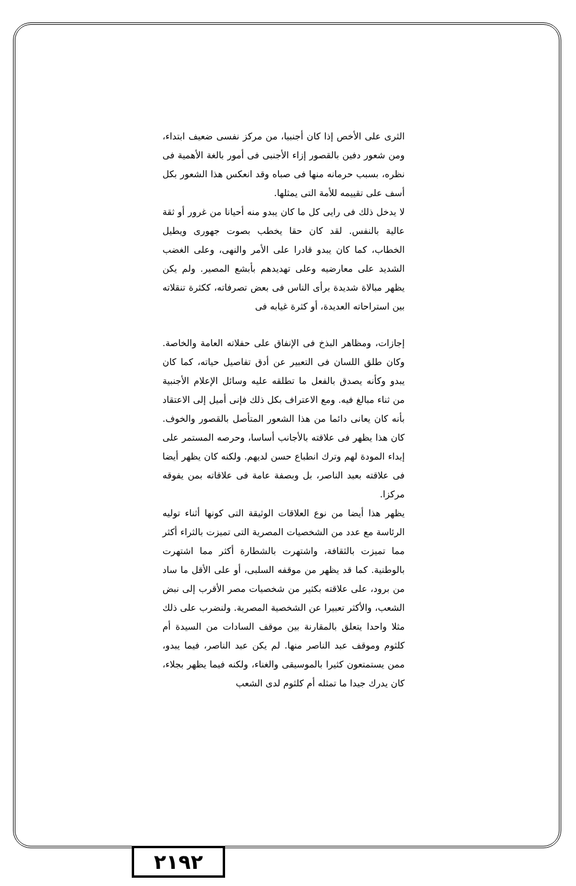الثرى على الأخص إذا كان أجنبيا، من مركز نفسى ضعيف ابتداء، ومن شعور دفين بالقصور إزاء الأجنبى فى أمور بالغة الأهمية فى نظره، بسبب حرمانه منها فى صباه وقد انعكس هذا الشعور بكل أسف على تقييمه للأمة التى يمثلها.
لا يدخل ذلك فى رايى كل ما كان يبدو منه أحيانا من غرور أو ثقة عالية بالنفس. لقد كان حقا يخطب بصوت جهورى ويطيل الخطاب، كما كان يبدو قادرا على الأمر والنهى، وعلى الغضب الشديد على معارضيه وعلى تهديدهم بأبشع المصير. ولم يكن يظهر مبالاة شديدة برأى الناس فى بعض تصرفاته، ككثرة تنقلاته بين استراحاته العديدة، أو كثرة غيابه فى
إجازات، ومظاهر البذخ فى الإنفاق على حفلاته العامة والخاصة. وكان طلق اللسان فى التعبير عن أدق تفاصيل حياته، كما كان يبدو وكأنه يصدق بالفعل ما تطلقه عليه وسائل الإعلام الأجنبية من ثناء مبالغ فيه. ومع الاعتراف بكل ذلك فإنى أميل إلى الاعتقاد بأنه كان يعانى دائما من هذا الشعور المتأصل بالقصور والخوف. كان هذا يظهر فى علاقته بالأجانب أساسا، وحرصه المستمر على إبداء المودة لهم وترك انطباع حسن لديهم. ولكنه كان يظهر أيضا فى علاقته بعبد الناصر، بل وبصفة عامة فى علاقاته بمن يفوقه مركزا.
يظهر هذا أيضا من نوع العلاقات الوثيقة التى كونها أثناء توليه الرئاسة مع عدد من الشخصيات المصرية التى تميزت بالثراء أكثر مما تميزت بالثقافة، واشتهرت بالشطارة أكثر مما اشتهرت بالوطنية. كما قد يظهر من موقفه السلبى، أو على الأقل ما ساد من برود، على علاقته بكثير من شخصيات مصر الأقرب إلى نبض الشعب، والأكثر تعبيرا عن الشخصية المصرية. ولنضرب على ذلك مثلا واحدا يتعلق بالمقارنة بين موقف السادات من السيدة أم كلثوم وموقف عبد الناصر منها. لم يكن عبد الناصر، فيما يبدو، ممن يستمتعون كثيرا بالموسيقى والغناء، ولكنه فيما يظهر بجلاء، كان يدرك جيدا ما تمثله أم كلثوم لدى الشعب
٢١٩٢